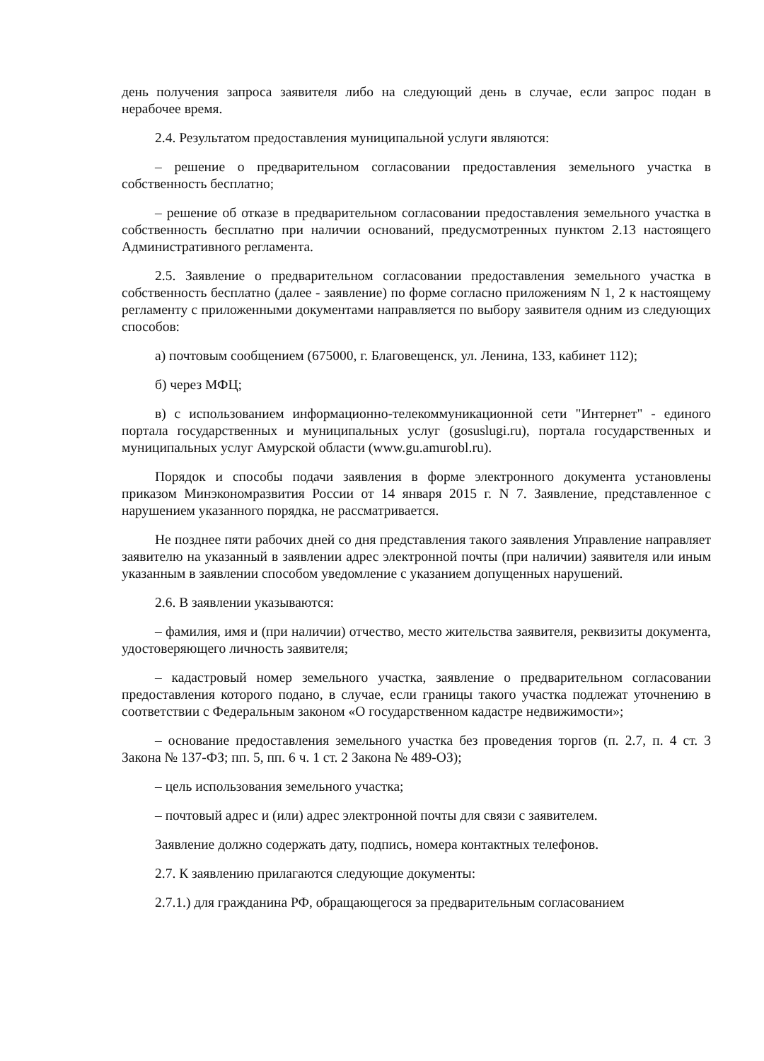день получения запроса заявителя либо на следующий день в случае, если запрос подан в нерабочее время.
2.4. Результатом предоставления муниципальной услуги являются:
– решение о предварительном согласовании предоставления земельного участка в собственность бесплатно;
– решение об отказе в предварительном согласовании предоставления земельного участка в собственность бесплатно при наличии оснований, предусмотренных пунктом 2.13 настоящего Административного регламента.
2.5. Заявление о предварительном согласовании предоставления земельного участка в собственность бесплатно (далее - заявление) по форме согласно приложениям N 1, 2 к настоящему регламенту с приложенными документами направляется по выбору заявителя одним из следующих способов:
а) почтовым сообщением (675000, г. Благовещенск, ул. Ленина, 133, кабинет 112);
б) через МФЦ;
в) с использованием информационно-телекоммуникационной сети "Интернет" - единого портала государственных и муниципальных услуг (gosuslugi.ru), портала государственных и муниципальных услуг Амурской области (www.gu.amurobl.ru).
Порядок и способы подачи заявления в форме электронного документа установлены приказом Минэкономразвития России от 14 января 2015 г. N 7. Заявление, представленное с нарушением указанного порядка, не рассматривается.
Не позднее пяти рабочих дней со дня представления такого заявления Управление направляет заявителю на указанный в заявлении адрес электронной почты (при наличии) заявителя или иным указанным в заявлении способом уведомление с указанием допущенных нарушений.
2.6. В заявлении указываются:
– фамилия, имя и (при наличии) отчество, место жительства заявителя, реквизиты документа, удостоверяющего личность заявителя;
– кадастровый номер земельного участка, заявление о предварительном согласовании предоставления которого подано, в случае, если границы такого участка подлежат уточнению в соответствии с Федеральным законом «О государственном кадастре недвижимости»;
– основание предоставления земельного участка без проведения торгов (п. 2.7, п. 4 ст. 3 Закона № 137-ФЗ; пп. 5, пп. 6 ч. 1 ст. 2 Закона № 489-ОЗ);
– цель использования земельного участка;
– почтовый адрес и (или) адрес электронной почты для связи с заявителем.
Заявление должно содержать дату, подпись, номера контактных телефонов.
2.7. К заявлению прилагаются следующие документы:
2.7.1.) для гражданина РФ, обращающегося за предварительным согласованием